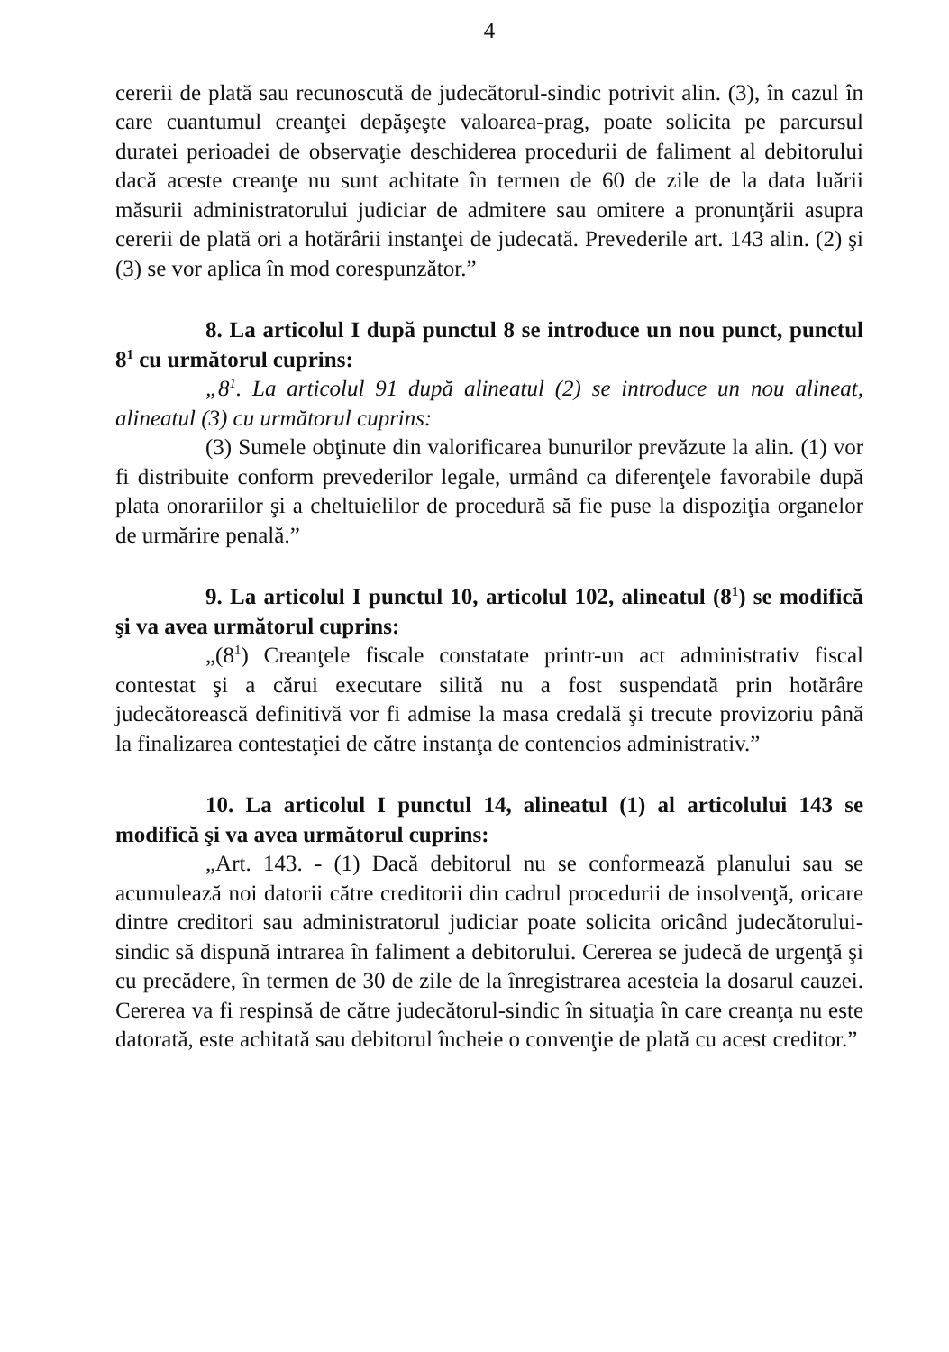4
cererii de plată sau recunoscută de judecătorul-sindic potrivit alin. (3), în cazul în care cuantumul creanţei depăşeşte valoarea-prag, poate solicita pe parcursul duratei perioadei de observaţie deschiderea procedurii de faliment al debitorului dacă aceste creanţe nu sunt achitate în termen de 60 de zile de la data luării măsurii administratorului judiciar de admitere sau omitere a pronunţării asupra cererii de plată ori a hotărârii instanţei de judecată. Prevederile art. 143 alin. (2) şi (3) se vor aplica în mod corespunzător.”
8. La articolul I după punctul 8 se introduce un nou punct, punctul 8<sup>1</sup> cu următorul cuprins:
„8<sup>1</sup>. La articolul 91 după alineatul (2) se introduce un nou alineat, alineatul (3) cu următorul cuprins:
(3) Sumele obţinute din valorificarea bunurilor prevăzute la alin. (1) vor fi distribuite conform prevederilor legale, urmând ca diferenţele favorabile după plata onorariilor şi a cheltuielilor de procedură să fie puse la dispoziţia organelor de urmărire penală.”
9. La articolul I punctul 10, articolul 102, alineatul (8<sup>1</sup>) se modifică şi va avea următorul cuprins:
„(8<sup>1</sup>) Creanţele fiscale constatate printr-un act administrativ fiscal contestat şi a cărui executare silită nu a fost suspendată prin hotărâre judecătorească definitivă vor fi admise la masa credală şi trecute provizoriu până la finalizarea contestaţiei de către instanţa de contencios administrativ.”
10. La articolul I punctul 14, alineatul (1) al articolului 143 se modifică şi va avea următorul cuprins:
„Art. 143. - (1) Dacă debitorul nu se conformează planului sau se acumulează noi datorii către creditorii din cadrul procedurii de insolvenţă, oricare dintre creditori sau administratorul judiciar poate solicita oricând judecătorului-sindic să dispună intrarea în faliment a debitorului. Cererea se judecă de urgenţă şi cu precădere, în termen de 30 de zile de la înregistrarea acesteia la dosarul cauzei. Cererea va fi respinsă de către judecătorul-sindic în situaţia în care creanţa nu este datorată, este achitată sau debitorul încheie o convenţie de plată cu acest creditor.”